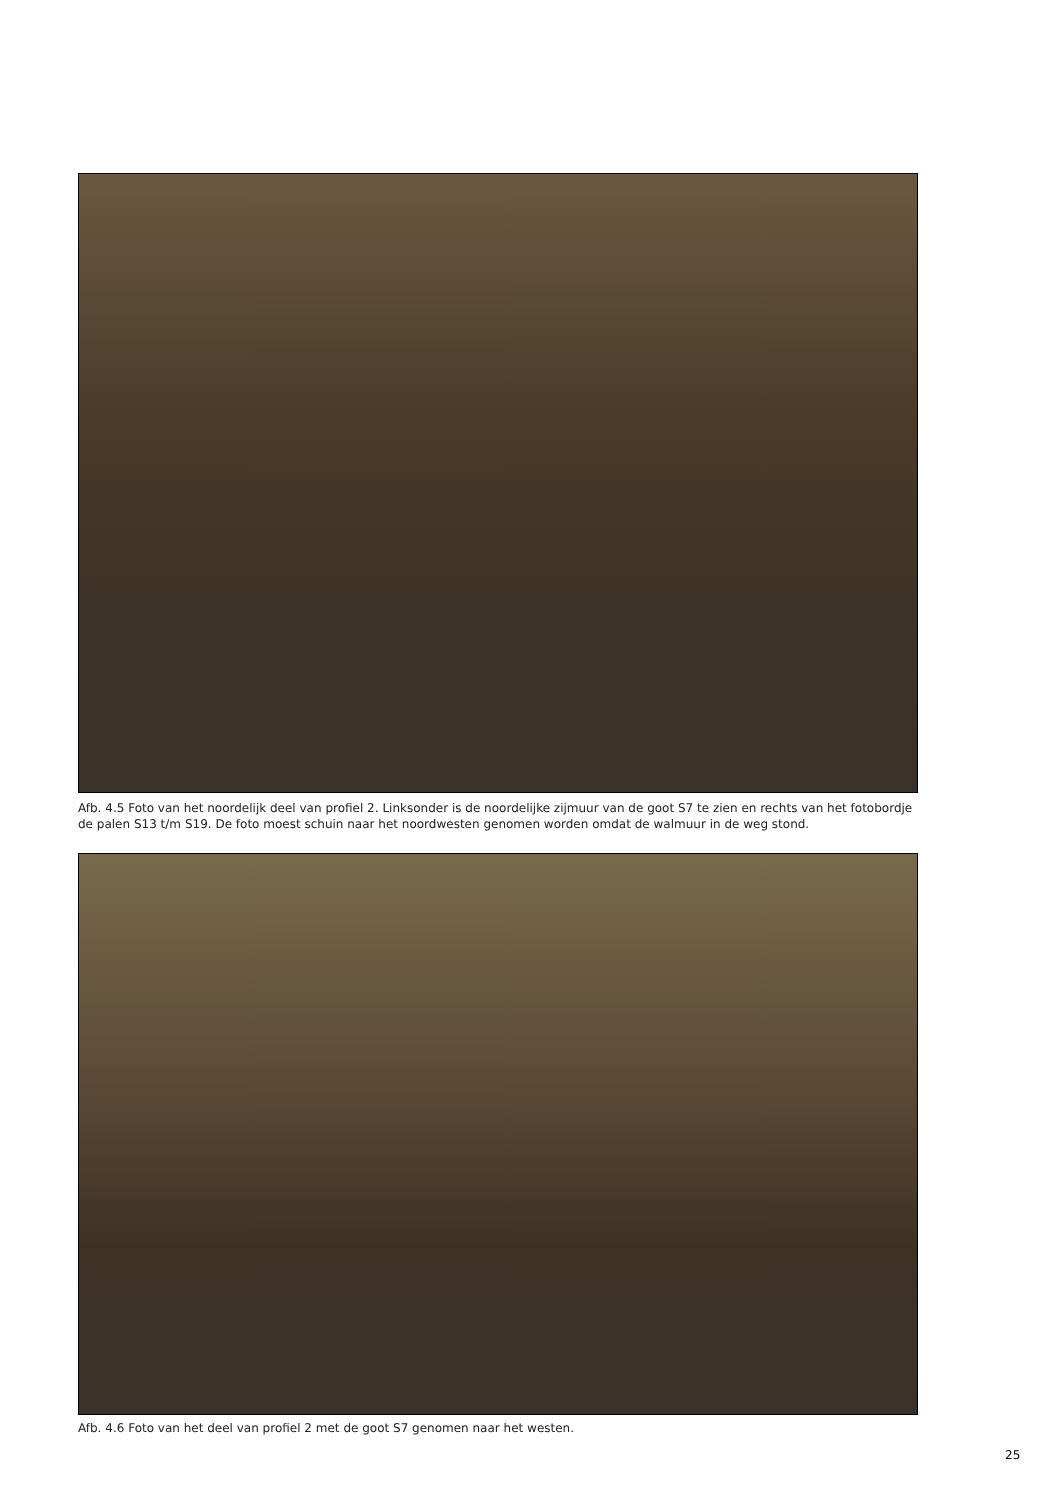Afb. 4.5 Foto van het noordelijk deel van profiel 2. Linksonder is de noordelijke zijmuur van de goot S7 te zien en rechts van het fotobordje de palen S13 t/m S19. De foto moest schuin naar het noordwesten genomen worden omdat de walmuur in de weg stond.
Afb. 4.6 Foto van het deel van profiel 2 met de goot S7 genomen naar het westen.
25